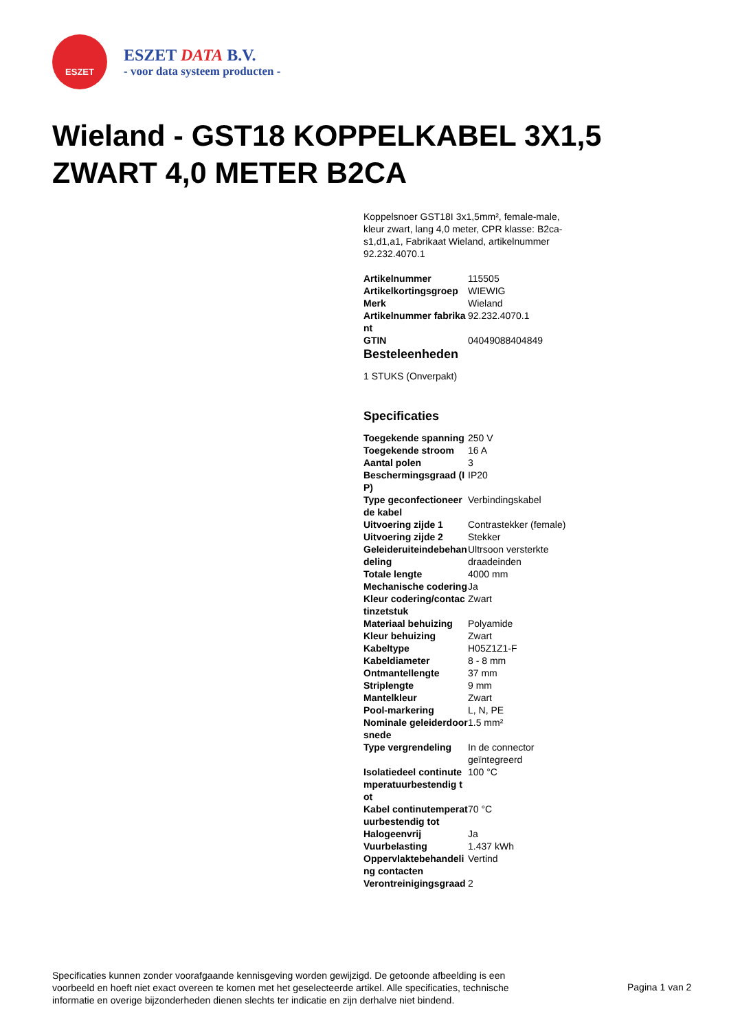ESZET
ESZET DATA B.V.
- voor data systeem producten -
Wieland - GST18 KOPPELKABEL 3X1,5 ZWART 4,0 METER B2CA
Koppelsnoer GST18I 3x1,5mm², female-male, kleur zwart, lang 4,0 meter, CPR klasse: B2ca-s1,d1,a1, Fabrikaat Wieland, artikelnummer 92.232.4070.1
| Artikelnummer | 115505 |
| Artikelkortingsgroep | WIEWIG |
| Merk | Wieland |
| Artikelnummer fabrikant | 92.232.4070.1 |
| GTIN | 04049088404849 |
Besteleenheden
1 STUKS (Onverpakt)
Specificaties
| Toegekende spanning | 250 V |
| Toegekende stroom | 16 A |
| Aantal polen | 3 |
| Beschermingsgraad (IP) | IP20 |
| Type geconfectioneerde kabel | Verbindingskabel |
| Uitvoering zijde 1 | Contrastekker (female) |
| Uitvoering zijde 2 | Stekker |
| Geleideruiteindebehandeling | Ultrsoon versterkte draadeinden |
| Totale lengte | 4000 mm |
| Mechanische codering | Ja |
| Kleur codering/contactinzetstuk | Zwart |
| Materiaal behuizing | Polyamide |
| Kleur behuizing | Zwart |
| Kabeltype | H05Z1Z1-F |
| Kabeldiameter | 8 - 8 mm |
| Ontmantellengte | 37 mm |
| Striplengte | 9 mm |
| Mantelkleur | Zwart |
| Pool-markering | L, N, PE |
| Nominale geleiderdoorsnede | 1.5 mm² |
| Type vergrendeling | In de connector geïntegreerd |
| Isolatiedeel continutemperatuurbestendig tot | 100 °C |
| Kabel continutemperatuurbestendig tot | 70 °C |
| Halogeenvrij | Ja |
| Vuurbelasting | 1.437 kWh |
| Oppervlaktebehandeling contacten | Vertind |
| Verontreinigingsgraad | 2 |
Specificaties kunnen zonder voorafgaande kennisgeving worden gewijzigd. De getoonde afbeelding is een voorbeeld en hoeft niet exact overeen te komen met het geselecteerde artikel. Alle specificaties, technische informatie en overige bijzonderheden dienen slechts ter indicatie en zijn derhalve niet bindend.
Pagina 1 van 2